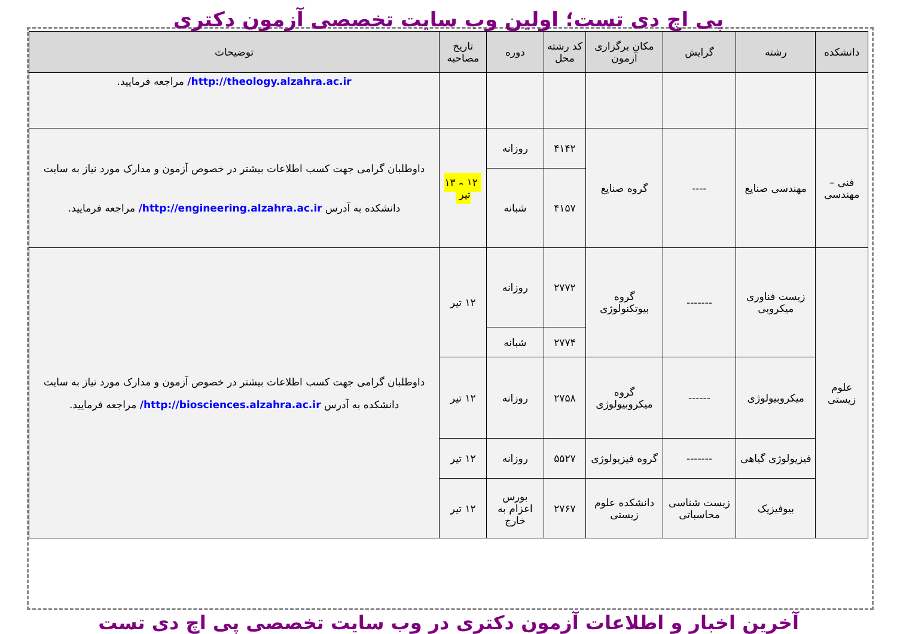پی اچ دی تست؛ اولین وب سایت تخصصی آزمون دکتری
| دانشکده | رشته | گرایش | مکان برگزاری آزمون | کد رشته محل | دوره | تاریخ مصاحبه | توضیحات |
| --- | --- | --- | --- | --- | --- | --- | --- |
| | | | | | | | http://theology.alzahra.ac.ir/ مراجعه فرمایید. |
| فنی – مهندسی | مهندسی صنایع | ---- | گروه صنایع | ۴۱۴۲ | روزانه | ۱۲ و ۱۳ تیر | داوطلبان گرامی جهت کسب اطلاعات بیشتر در خصوص آزمون و مدارک مورد نیاز به سایت دانشکده به آدرس http://engineering.alzahra.ac.ir/ مراجعه فرمایید. |
| | | | | ۴۱۵۷ | شبانه | | |
| علوم زیستی | زیست فناوری میکروبی | ------- | گروه بیوتکنولوژی | ۲۷۷۲ | روزانه | ۱۲ تیر | داوطلبان گرامی جهت کسب اطلاعات بیشتر در خصوص آزمون و مدارک مورد نیاز به سایت دانشکده به آدرس http://biosciences.alzahra.ac.ir/ مراجعه فرمایید. |
| | | | | ۲۷۷۴ | شبانه | | |
| | میکروبیولوژی | ------ | گروه میکروبیولوژی | ۲۷۵۸ | روزانه | ۱۲ تیر | |
| | فیزیولوژی گیاهی | ------- | گروه فیزیولوژی | ۵۵۲۷ | روزانه | ۱۲ تیر | |
| | بیوفیزیک | زیست شناسی محاسباتی | دانشکده علوم زیستی | ۲۷۶۷ | بورس اعزام به خارج | ۱۲ تیر | |
آخرین اخبار و اطلاعات آزمون دکتری در وب سایت تخصصی پی اچ دی تست